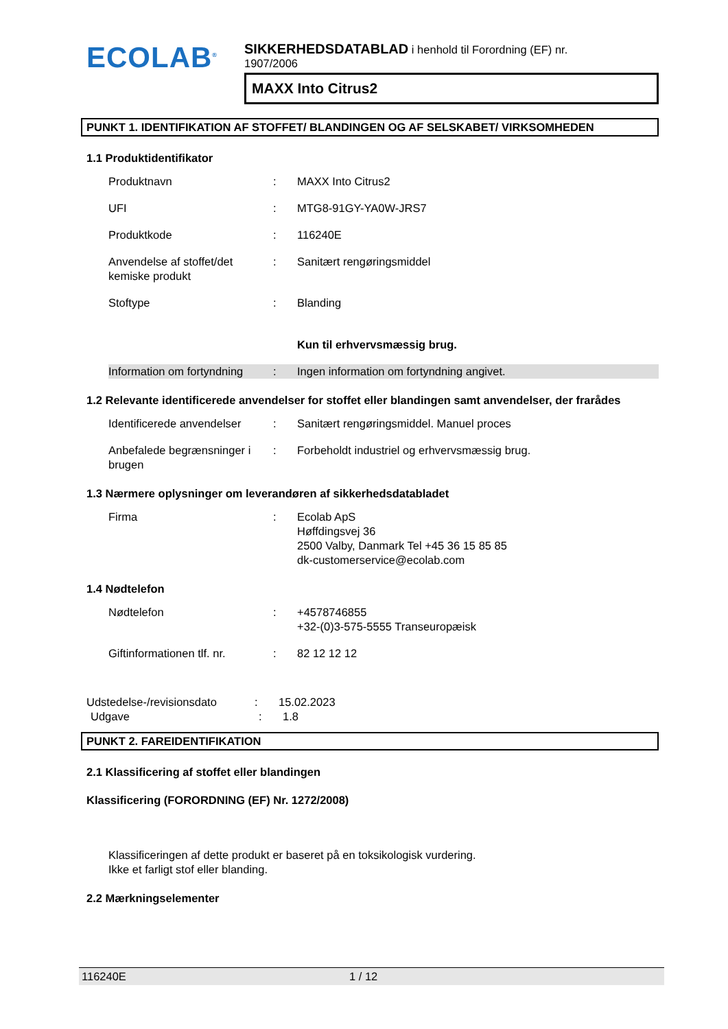ECOLAB<sup>®</sup>
SIKKERHEDSDATABLAD i henhold til Forordning (EF) nr.
1907/2006
MAXX Into Citrus2
PUNKT 1. IDENTIFIKATION AF STOFFET/ BLANDINGEN OG AF SELSKABET/ VIRKSOMHEDEN
1.1 Produktidentifikator
Produktnavn : MAXX Into Citrus2
UFI : MTG8-91GY-YA0W-JRS7
Produktkode : 116240E
Anvendelse af stoffet/det kemiske produkt
: Sanitært rengøringsmiddel
Stoftype : Blanding
Kun til erhvervsmæssig brug.
Information om fortyndning
: Ingen information om fortyndning angivet.
1.2 Relevante identificerede anvendelser for stoffet eller blandingen samt anvendelser, der frarådes
Identificerede anvendelser
: Sanitært rengøringsmiddel. Manuel proces
Anbefalede begrænsninger i brugen
: Forbeholdt industriel og erhvervsmæssig brug.
1.3 Nærmere oplysninger om leverandøren af sikkerhedsdatabladet
Firma : Ecolab ApS
Høffdingsvej 36
2500 Valby, Danmark Tel +45 36 15 85 85
dk-customerservice@ecolab.com
1.4 Nødtelefon
Nødtelefon : +4578746855
+32-(0)3-575-5555 Transeuropæisk
Giftinformationen tlf. nr.
: 82 12 12 12
Udstedelse-/revisionsdato
: 15.02.2023
Udgave : 1.8
PUNKT 2. FAREIDENTIFIKATION
2.1 Klassificering af stoffet eller blandingen
Klassificering (FORORDNING (EF) Nr. 1272/2008)
Klassificeringen af dette produkt er baseret på en toksikologisk vurdering.
Ikke et farligt stof eller blanding.
2.2 Mærkningselementer
116240E 1 / 12